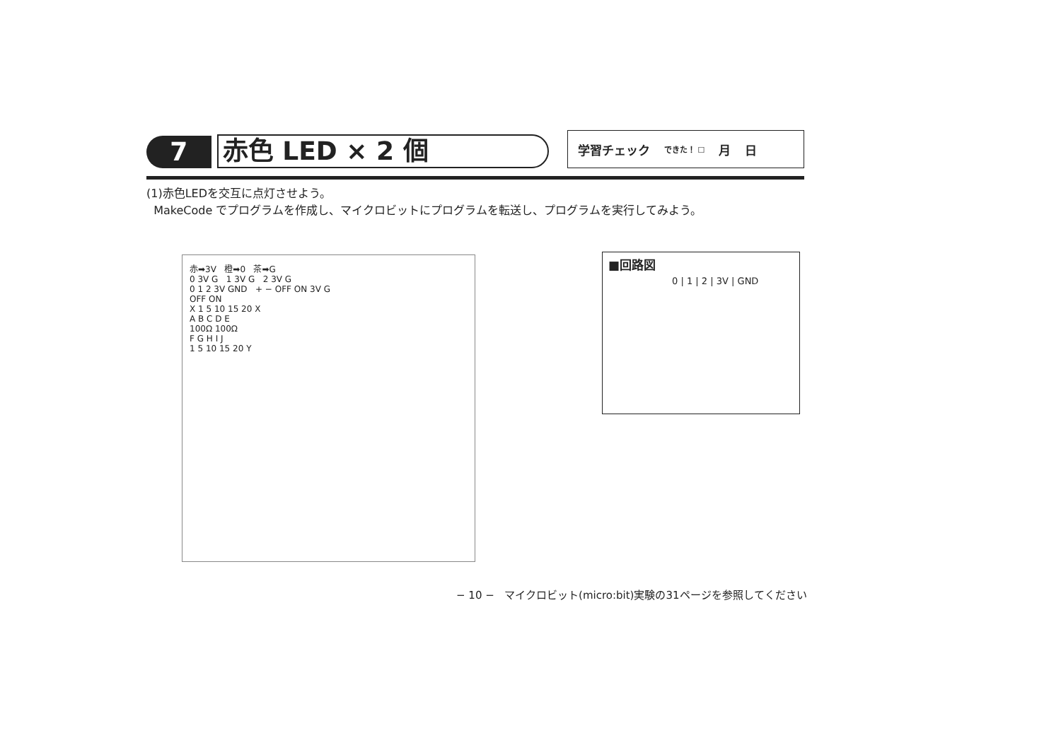7
赤色 LED × 2 個
学習チェック できた！ ☐ 月 日
(1)赤色LEDを交互に点灯させよう。
MakeCode でプログラムを作成し、マイクロビットにプログラムを転送し、プログラムを実行してみよう。
赤➡3V 橙➡0 茶➡G
0 3V G 1 3V G 2 3V G
0 1 2 3V GND + − OFF ON 3V G
OFF ON
X 1 5 10 15 20 X
A B C D E
100Ω 100Ω
F G H I J
1 5 10 15 20 Y
■回路図
0 | 1 | 2 | 3V | GND
− 10 − マイクロビット(micro:bit)実験の31ページを参照してください